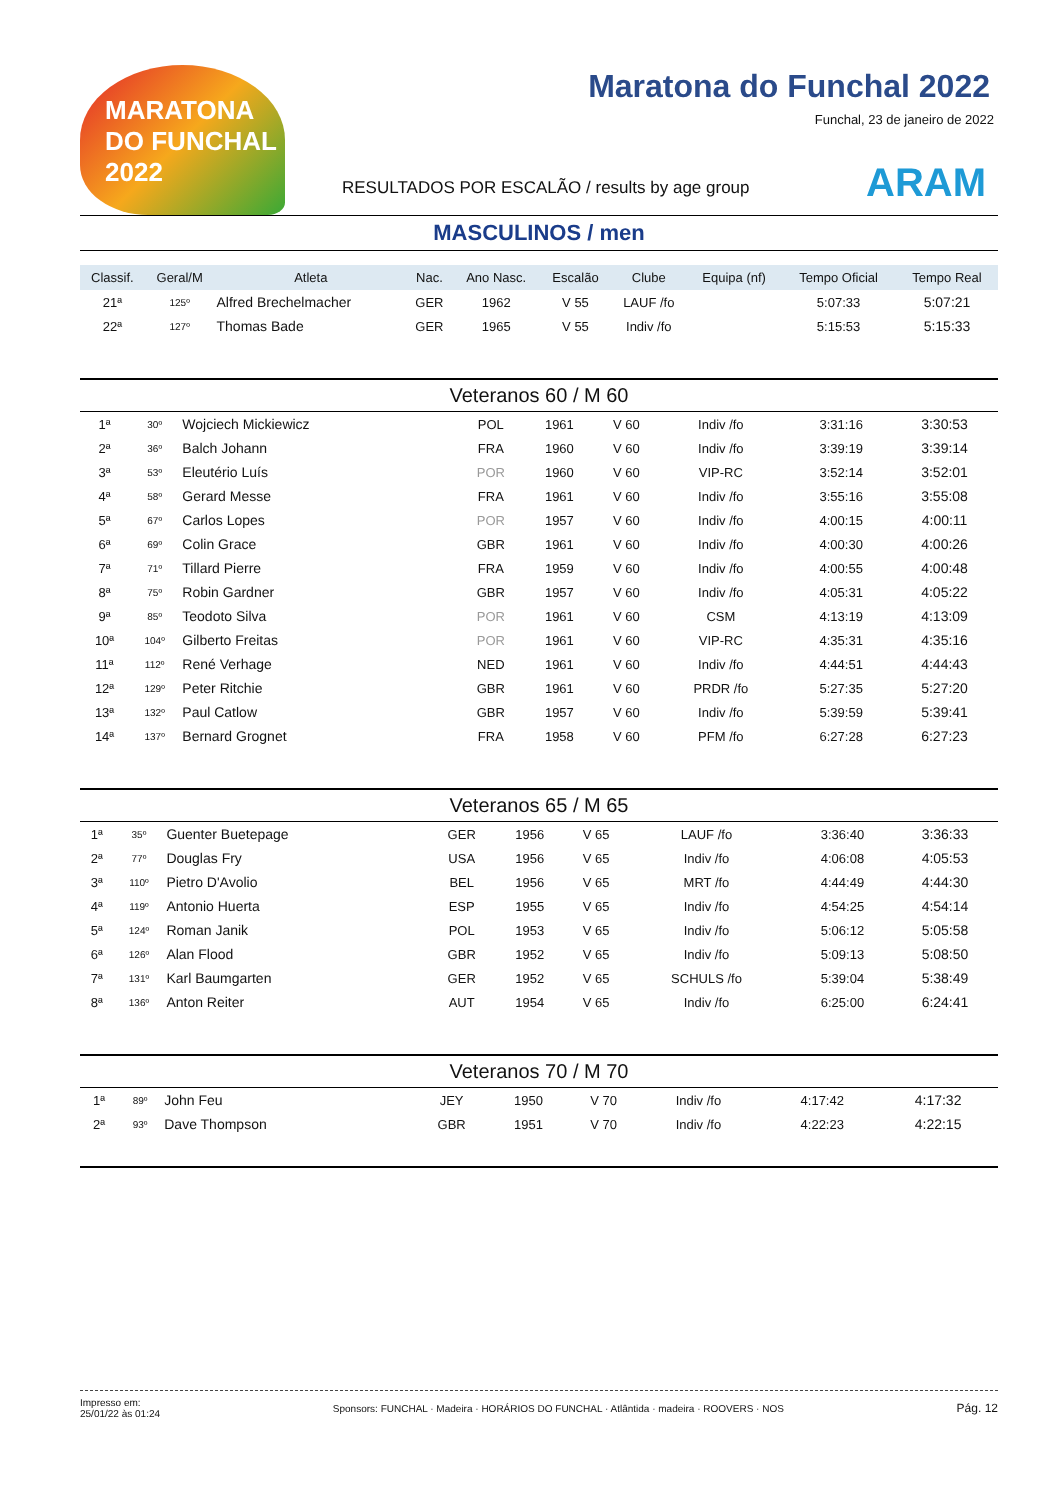MARATONA DO FUNCHAL 2022
Maratona do Funchal 2022
Funchal, 23 de janeiro de 2022
RESULTADOS POR ESCALÃO / results by age group
ARAM
MASCULINOS / men
| Classif. | Geral/M | Atleta | Nac. | Ano Nasc. | Escalão | Clube | Equipa (nf) | Tempo Oficial | Tempo Real |
| --- | --- | --- | --- | --- | --- | --- | --- | --- | --- |
| 21ª | 125º | Alfred Brechelmacher | GER | 1962 | V 55 | LAUF /fo | | 5:07:33 | 5:07:21 |
| 22ª | 127º | Thomas Bade | GER | 1965 | V 55 | Indiv /fo | | 5:15:53 | 5:15:33 |
Veteranos 60 / M 60
| 1ª | 30º | Wojciech Mickiewicz | POL | 1961 | V 60 | Indiv /fo | | 3:31:16 | 3:30:53 |
| 2ª | 36º | Balch Johann | FRA | 1960 | V 60 | Indiv /fo | | 3:39:19 | 3:39:14 |
| 3ª | 53º | Eleutério Luís | POR | 1960 | V 60 | VIP-RC | | 3:52:14 | 3:52:01 |
| 4ª | 58º | Gerard Messe | FRA | 1961 | V 60 | Indiv /fo | | 3:55:16 | 3:55:08 |
| 5ª | 67º | Carlos Lopes | POR | 1957 | V 60 | Indiv /fo | | 4:00:15 | 4:00:11 |
| 6ª | 69º | Colin Grace | GBR | 1961 | V 60 | Indiv /fo | | 4:00:30 | 4:00:26 |
| 7ª | 71º | Tillard Pierre | FRA | 1959 | V 60 | Indiv /fo | | 4:00:55 | 4:00:48 |
| 8ª | 75º | Robin Gardner | GBR | 1957 | V 60 | Indiv /fo | | 4:05:31 | 4:05:22 |
| 9ª | 85º | Teodoto Silva | POR | 1961 | V 60 | CSM | | 4:13:19 | 4:13:09 |
| 10ª | 104º | Gilberto Freitas | POR | 1961 | V 60 | VIP-RC | | 4:35:31 | 4:35:16 |
| 11ª | 112º | René Verhage | NED | 1961 | V 60 | Indiv /fo | | 4:44:51 | 4:44:43 |
| 12ª | 129º | Peter Ritchie | GBR | 1961 | V 60 | PRDR /fo | | 5:27:35 | 5:27:20 |
| 13ª | 132º | Paul Catlow | GBR | 1957 | V 60 | Indiv /fo | | 5:39:59 | 5:39:41 |
| 14ª | 137º | Bernard Grognet | FRA | 1958 | V 60 | PFM /fo | | 6:27:28 | 6:27:23 |
Veteranos 65 / M 65
| 1ª | 35º | Guenter Buetepage | GER | 1956 | V 65 | LAUF /fo | | 3:36:40 | 3:36:33 |
| 2ª | 77º | Douglas Fry | USA | 1956 | V 65 | Indiv /fo | | 4:06:08 | 4:05:53 |
| 3ª | 110º | Pietro D'Avolio | BEL | 1956 | V 65 | MRT /fo | | 4:44:49 | 4:44:30 |
| 4ª | 119º | Antonio Huerta | ESP | 1955 | V 65 | Indiv /fo | | 4:54:25 | 4:54:14 |
| 5ª | 124º | Roman Janik | POL | 1953 | V 65 | Indiv /fo | | 5:06:12 | 5:05:58 |
| 6ª | 126º | Alan Flood | GBR | 1952 | V 65 | Indiv /fo | | 5:09:13 | 5:08:50 |
| 7ª | 131º | Karl Baumgarten | GER | 1952 | V 65 | SCHULS /fo | | 5:39:04 | 5:38:49 |
| 8ª | 136º | Anton Reiter | AUT | 1954 | V 65 | Indiv /fo | | 6:25:00 | 6:24:41 |
Veteranos 70 / M 70
| 1ª | 89º | John Feu | JEY | 1950 | V 70 | Indiv /fo | | 4:17:42 | 4:17:32 |
| 2ª | 93º | Dave Thompson | GBR | 1951 | V 70 | Indiv /fo | | 4:22:23 | 4:22:15 |
Impresso em:
25/01/22 às 01:24
Sponsors: FUNCHAL · Madeira · HORÁRIOS DO FUNCHAL · Atlântida · madeira · ROOVERS · NOS
Pág. 12